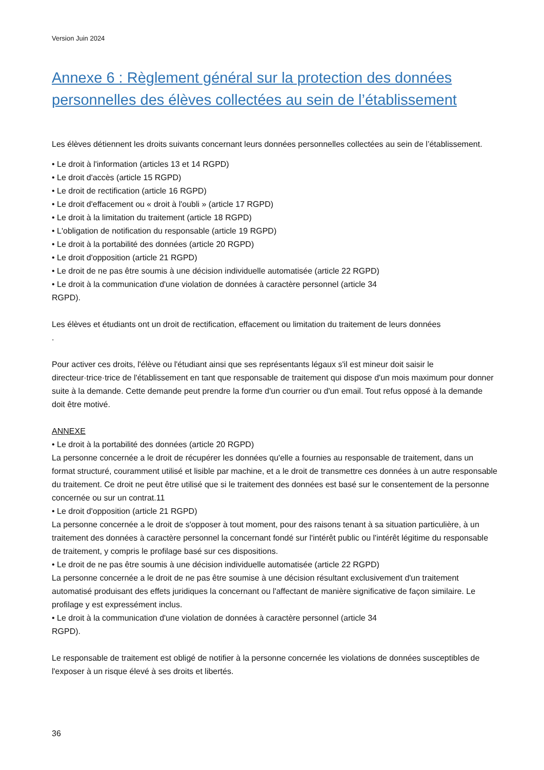Version Juin 2024
Annexe 6 : Règlement général sur la protection des données personnelles des élèves collectées au sein de l’établissement
Les élèves détiennent les droits suivants concernant leurs données personnelles collectées au sein de l’établissement.
• Le droit à l'information (articles 13 et 14 RGPD)
• Le droit d'accès (article 15 RGPD)
• Le droit de rectification (article 16 RGPD)
• Le droit d'effacement ou « droit à l'oubli » (article 17 RGPD)
• Le droit à la limitation du traitement (article 18 RGPD)
• L'obligation de notification du responsable (article 19 RGPD)
• Le droit à la portabilité des données (article 20 RGPD)
• Le droit d'opposition (article 21 RGPD)
• Le droit de ne pas être soumis à une décision individuelle automatisée (article 22 RGPD)
• Le droit à la communication d'une violation de données à caractère personnel (article 34
RGPD).
Les élèves et étudiants ont un droit de rectification, effacement ou limitation du traitement de leurs données
.
Pour activer ces droits, l'élève ou l'étudiant ainsi que ses représentants légaux s'il est mineur doit saisir le directeur·trice·trice de l'établissement en tant que responsable de traitement qui dispose d'un mois maximum pour donner suite à la demande. Cette demande peut prendre la forme d'un courrier ou d'un email. Tout refus opposé à la demande doit être motivé.
ANNEXE
• Le droit à la portabilité des données (article 20 RGPD)
La personne concernée a le droit de récupérer les données qu'elle a fournies au responsable de traitement, dans un format structuré, couramment utilisé et lisible par machine, et a le droit de transmettre ces données à un autre responsable du traitement. Ce droit ne peut être utilisé que si le traitement des données est basé sur le consentement de la personne concernée ou sur un contrat.11
• Le droit d'opposition (article 21 RGPD)
La personne concernée a le droit de s'opposer à tout moment, pour des raisons tenant à sa situation particulière, à un traitement des données à caractère personnel la concernant fondé sur l'intérêt public ou l'intérêt légitime du responsable de traitement, y compris le profilage basé sur ces dispositions.
• Le droit de ne pas être soumis à une décision individuelle automatisée (article 22 RGPD)
La personne concernée a le droit de ne pas être soumise à une décision résultant exclusivement d'un traitement automatisé produisant des effets juridiques la concernant ou l'affectant de manière significative de façon similaire. Le profilage y est expressément inclus.
• Le droit à la communication d'une violation de données à caractère personnel (article 34
RGPD).
Le responsable de traitement est obligé de notifier à la personne concernée les violations de données susceptibles de l'exposer à un risque élevé à ses droits et libertés.
36